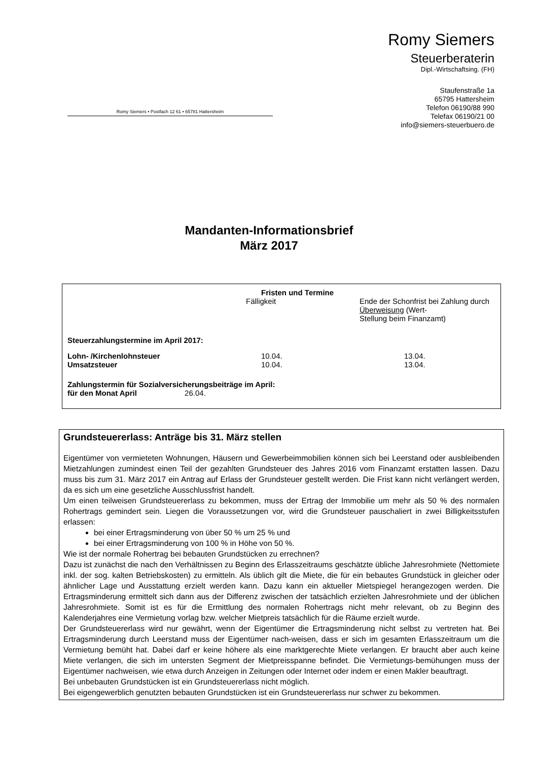Romy Siemers
Steuerberaterin
Dipl.-Wirtschaftsing. (FH)
Staufenstraße 1a
65795 Hattersheim
Telefon 06190/88 990
Telefax 06190/21 00
info@siemers-steuerbuero.de
Romy Siemers • Postfach 12 61 • 65781 Hattersheim
Mandanten-Informationsbrief
März 2017
| | Fristen und Termine | |
| | Fälligkeit | Ende der Schonfrist bei Zahlung durch Überweisung (Wert- Stellung beim Finanzamt) |
| Steuerzahlungstermine im April 2017: | | |
| Lohn- /Kirchenlohnsteuer | 10.04. | 13.04. |
| Umsatzsteuer | 10.04. | 13.04. |
| Zahlungstermin für Sozialversicherungsbeiträge im April: | | |
| für den Monat April 26.04. | | |
Grundsteuererlass: Anträge bis 31. März stellen
Eigentümer von vermieteten Wohnungen, Häusern und Gewerbeimmobilien können sich bei Leerstand oder ausbleibenden Mietzahlungen zumindest einen Teil der gezahlten Grundsteuer des Jahres 2016 vom Finanzamt erstatten lassen. Dazu muss bis zum 31. März 2017 ein Antrag auf Erlass der Grundsteuer gestellt werden. Die Frist kann nicht verlängert werden, da es sich um eine gesetzliche Ausschlussfrist handelt.
Um einen teilweisen Grundsteuererlass zu bekommen, muss der Ertrag der Immobilie um mehr als 50 % des normalen Rohertrags gemindert sein. Liegen die Voraussetzungen vor, wird die Grundsteuer pauschaliert in zwei Billigkeitsstufen erlassen:
bei einer Ertragsminderung von über 50 % um 25 % und
bei einer Ertragsminderung von 100 % in Höhe von 50 %.
Wie ist der normale Rohertrag bei bebauten Grundstücken zu errechnen?
Dazu ist zunächst die nach den Verhältnissen zu Beginn des Erlasszeitraums geschätzte übliche Jahresrohmiete (Nettomiete inkl. der sog. kalten Betriebskosten) zu ermitteln. Als üblich gilt die Miete, die für ein bebautes Grundstück in gleicher oder ähnlicher Lage und Ausstattung erzielt werden kann. Dazu kann ein aktueller Mietspiegel herangezogen werden. Die Ertragsminderung ermittelt sich dann aus der Differenz zwischen der tatsächlich erzielten Jahresrohmiete und der üblichen Jahresrohmiete. Somit ist es für die Ermittlung des normalen Rohertrags nicht mehr relevant, ob zu Beginn des Kalenderjahres eine Vermietung vorlag bzw. welcher Mietpreis tatsächlich für die Räume erzielt wurde.
Der Grundsteuererlass wird nur gewährt, wenn der Eigentümer die Ertragsminderung nicht selbst zu vertreten hat. Bei Ertragsminderung durch Leerstand muss der Eigentümer nach-weisen, dass er sich im gesamten Erlasszeitraum um die Vermietung bemüht hat. Dabei darf er keine höhere als eine marktgerechte Miete verlangen. Er braucht aber auch keine Miete verlangen, die sich im untersten Segment der Mietpreisspanne befindet. Die Vermietungs-bemühungen muss der Eigentümer nachweisen, wie etwa durch Anzeigen in Zeitungen oder Internet oder indem er einen Makler beauftragt.
Bei unbebauten Grundstücken ist ein Grundsteuererlass nicht möglich.
Bei eigengewerblich genutzten bebauten Grundstücken ist ein Grundsteuererlass nur schwer zu bekommen.